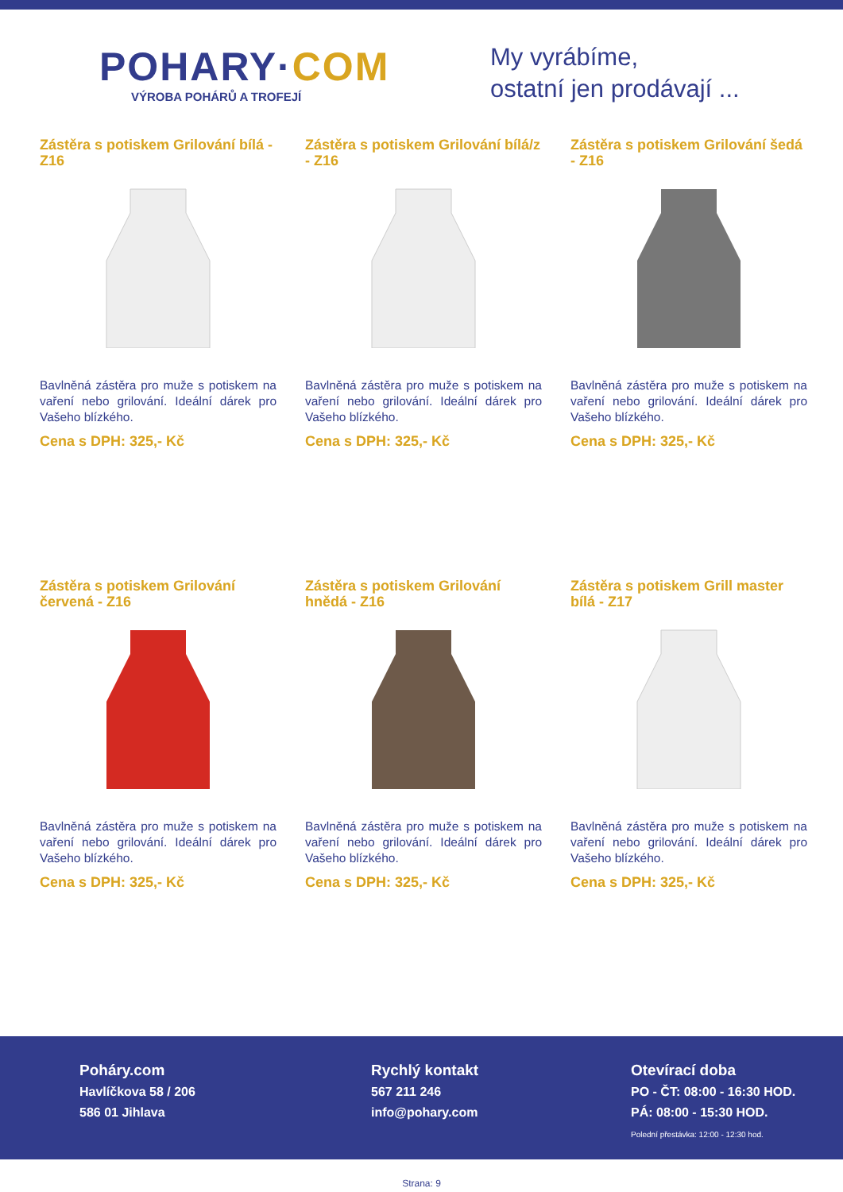POHARY·COM
VÝROBA POHÁRŮ A TROFEJÍ
My vyrábíme,
ostatní jen prodávají ...
Zástěra s potiskem Grilování bílá - Z16
Bavlněná zástěra pro muže s potiskem na vaření nebo grilování. Ideální dárek pro Vašeho blízkého.
Cena s DPH: 325,- Kč
Zástěra s potiskem Grilování bílá/z - Z16
Bavlněná zástěra pro muže s potiskem na vaření nebo grilování. Ideální dárek pro Vašeho blízkého.
Cena s DPH: 325,- Kč
Zástěra s potiskem Grilování šedá - Z16
Bavlněná zástěra pro muže s potiskem na vaření nebo grilování. Ideální dárek pro Vašeho blízkého.
Cena s DPH: 325,- Kč
Zástěra s potiskem Grilování červená - Z16
Bavlněná zástěra pro muže s potiskem na vaření nebo grilování. Ideální dárek pro Vašeho blízkého.
Cena s DPH: 325,- Kč
Zástěra s potiskem Grilování hnědá - Z16
Bavlněná zástěra pro muže s potiskem na vaření nebo grilování. Ideální dárek pro Vašeho blízkého.
Cena s DPH: 325,- Kč
Zástěra s potiskem Grill master bílá - Z17
Bavlněná zástěra pro muže s potiskem na vaření nebo grilování. Ideální dárek pro Vašeho blízkého.
Cena s DPH: 325,- Kč
Poháry.com
Havlíčkova 58 / 206
586 01 Jihlava
Rychlý kontakt
567 211 246
info@pohary.com
Otevírací doba
PO - ČT: 08:00 - 16:30 HOD.
PÁ: 08:00 - 15:30 HOD.
Polední přestávka: 12:00 - 12:30 hod.
Strana: 9